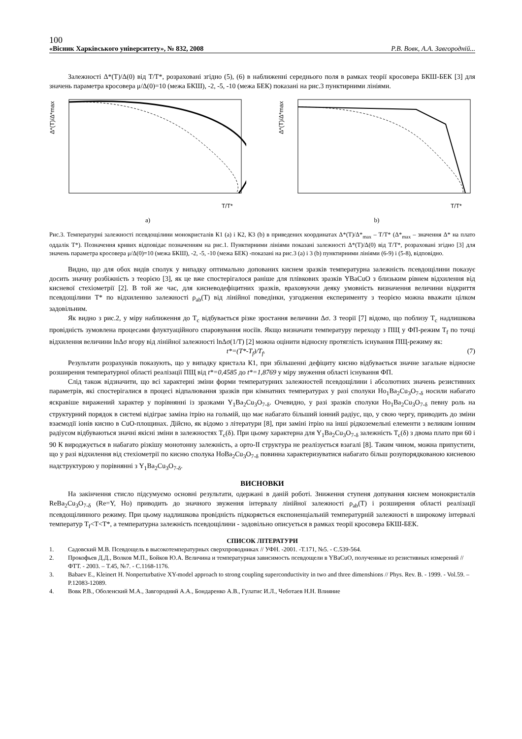100
«Вісник Харківського університету», № 832, 2008 Р.В. Вовк, А.А. Завгородній...
Залежності Δ*(T)/Δ(0) від T/T*, розраховані згідно (5), (6) в наближенні середнього поля в рамках теорії кросовера БКШ-БЕК [3] для значень параметра кросовера μ/Δ(0)=10 (межа БКШ), -2, -5, -10 (межа БЕК) показані на рис.3 пунктирними лініями.
Δ*(T)/Δ*max
T/T*
a)
Δ*(T)/Δ*max
T/T*
b)
Рис.3. Температурні залежності псевдощілини монокристалів К1 (a) і К2, К3 (b) в приведених координатах Δ*(T)/Δ*<sub>max</sub> – T/T* (Δ*<sub>max</sub> – значення Δ* на плато оддалік T*). Позначення кривих відповідає позначенням на рис.1. Пунктирними лініями показані залежності Δ*(T)/Δ(0) від T/T*, розраховані згідно [3] для значень параметра кросовера μ/Δ(0)=10 (межа БКШ), -2, -5, -10 (межа БЕК) -показані на рис.3 (a) і 3 (b) пунктирними лініями (6-9) і (5-8), відповідно.
Видно, що для обох видів сполук у випадку оптимально допованих киснем зразків температурна залежність псевдощілини показує досить значну розбіжність з теорією [3], як це вже спостерігалося раніше для плівкових зразків YBaCuO з близьким рівнем відхилення від кисневої стехіометрії [2]. В той же час, для кисневодефіцитних зразків, враховуючи деяку умовність визначення величини відкриття псевдощілини T* по відхиленню залежності ρ<sub>ab</sub>(T) від лінійної поведінки, узгодження експерименту з теорією можна вважати цілком задовільним.
Як видно з рис.2, у міру наближення до T<sub>c</sub> відбувається різке зростання величини Δσ. З теорії [7] відомо, що поблизу T<sub>c</sub> надлишкова провідність зумовлена процесами флуктуаційного спаровування носіїв. Якщо визначати температуру переходу з ПЩ у ФП-режим T<sub>f</sub> по точці відхилення величини lnΔσ вгору від лінійної залежності lnΔσ(1/T) [2] можна оцінити відносну протяглість існування ПЩ-режиму як:
t*=(T*-T<sub>f</sub>)/T<sub>f</sub>. (7)
Результати розрахунків показують, що у випадку кристала К1, при збільшенні дефіциту кисню відбувається значне загальне відносне розширення температурної області реалізації ПЩ від t*=0,4585 до t*=1,8769 у міру звуження області існування ФП.
Слід також відзначити, що всі характерні зміни форми температурних залежностей псевдощілини і абсолютних значень резистивних параметрів, які спостерігалися в процесі відпалювання зразків при кімнатних температурах у разі сполуки Ho<sub>1</sub>Ba<sub>2</sub>Cu<sub>3</sub>O<sub>7-δ</sub> носили набагато яскравіше виражений характер у порівнянні із зразками Y<sub>1</sub>Ba<sub>2</sub>Cu<sub>3</sub>O<sub>7-δ</sub>. Очевидно, у разі зразків сполуки Ho<sub>1</sub>Ba<sub>2</sub>Cu<sub>3</sub>O<sub>7-δ</sub> певну роль на структурний порядок в системі відіграє заміна ітрію на гольмій, що має набагато більший іонний радіус, що, у свою чергу, приводить до зміни взаємодії іонів кисню в CuO-площинах. Дійсно, як відомо з літератури [8], при заміні ітрію на інші рідкоземельні елементи з великим іонним радіусом відбуваються значні якісні зміни в залежностях T<sub>c</sub>(δ). При цьому характерна для Y<sub>1</sub>Ba<sub>2</sub>Cu<sub>3</sub>O<sub>7-δ</sub> залежність T<sub>c</sub>(δ) з двома плато при 60 і 90 К вироджується в набагато різкішу монотонну залежність, а орто-II структура не реалізується взагалі [8]. Таким чином, можна припустити, що у разі відхилення від стехіометрії по кисню сполука HoBa<sub>2</sub>Cu<sub>3</sub>O<sub>7-δ</sub> повинна характеризуватися набагато більш розупорядкованою кисневою надструктурою у порівнянні з Y<sub>1</sub>Ba<sub>2</sub>Cu<sub>3</sub>O<sub>7-δ</sub>.
ВИСНОВКИ
На закінчення стисло підсумуємо основні результати, одержані в даній роботі. Зниження ступеня допування киснем монокристалів ReBa<sub>2</sub>Cu<sub>3</sub>O<sub>7-δ</sub> (Re=Y, Ho) приводить до значного звуження інтервалу лінійної залежності ρ<sub>ab</sub>(T) і розширення області реалізації псевдощілинного режиму. При цьому надлишкова провідність підкоряється експоненціальній температурній залежності в широкому інтервалі температур T<sub>f</sub><T<T*, а температурна залежність псевдощілини - задовільно описується в рамках теорії кросовера БКШ-БЕК.
СПИСОК ЛІТЕРАТУРИ
1. Садовский М.В. Псевдощель в высокотемпературных сверхпроводниках // УФН. -2001. -Т.171, №5. - С.539-564.
2. Прокофьев Д.Д., Волков М.П., Бойков Ю.А. Величина и температурная зависимость псевдощели в YBaCuO, полученные из резистивных измерений // ФТТ. - 2003. – Т.45, №7. - С.1168-1176.
3. Babaev E., Kleinert H. Nonperturbative XY-model approach to strong coupling superconductivity in two and three dimenshions // Phys. Rev. B. - 1999. - Vol.59. – P.12083-12089.
4. Вовк Р.В., Оболенский М.А., Завгородний А.А., Бондаренко А.В., Гулатис И.Л., Чеботаев Н.Н. Влияние